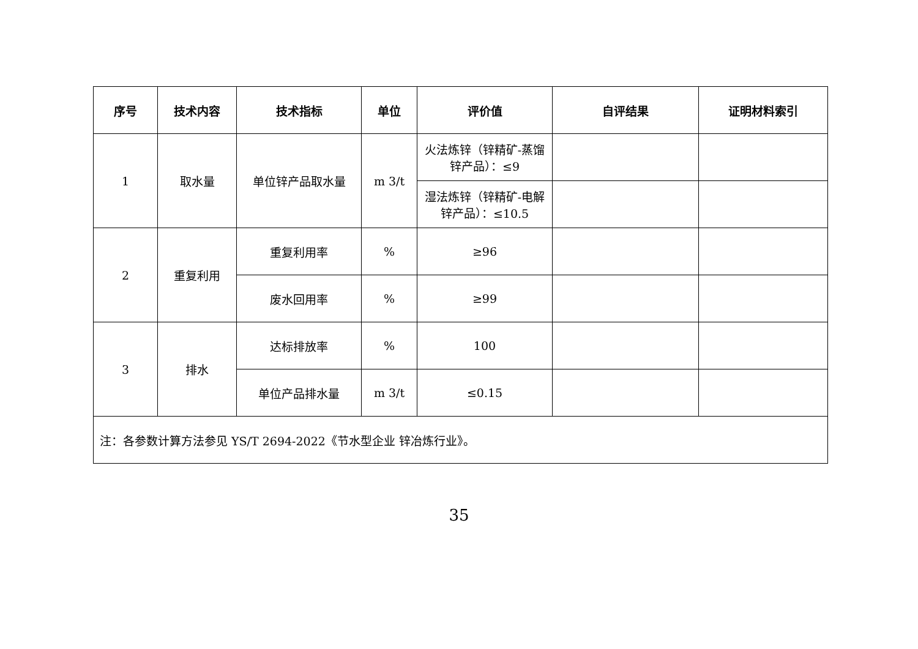| 序号 | 技术内容 | 技术指标 | 单位 | 评价值 | 自评结果 | 证明材料索引 |
| --- | --- | --- | --- | --- | --- | --- |
| 1 | 取水量 | 单位锌产品取水量 | m 3/t | 火法炼锌（锌精矿-蒸馏锌产品）：≤9 | | |
| | | | | 湿法炼锌（锌精矿-电解锌产品）：≤10.5 | | |
| 2 | 重复利用 | 重复利用率 | % | ≥96 | | |
| | | 废水回用率 | % | ≥99 | | |
| 3 | 排水 | 达标排放率 | % | 100 | | |
| | | 单位产品排水量 | m 3/t | ≤0.15 | | |
| 注：各参数计算方法参见 YS/T 2694-2022《节水型企业 锌冶炼行业》。 | | | | | | |
35